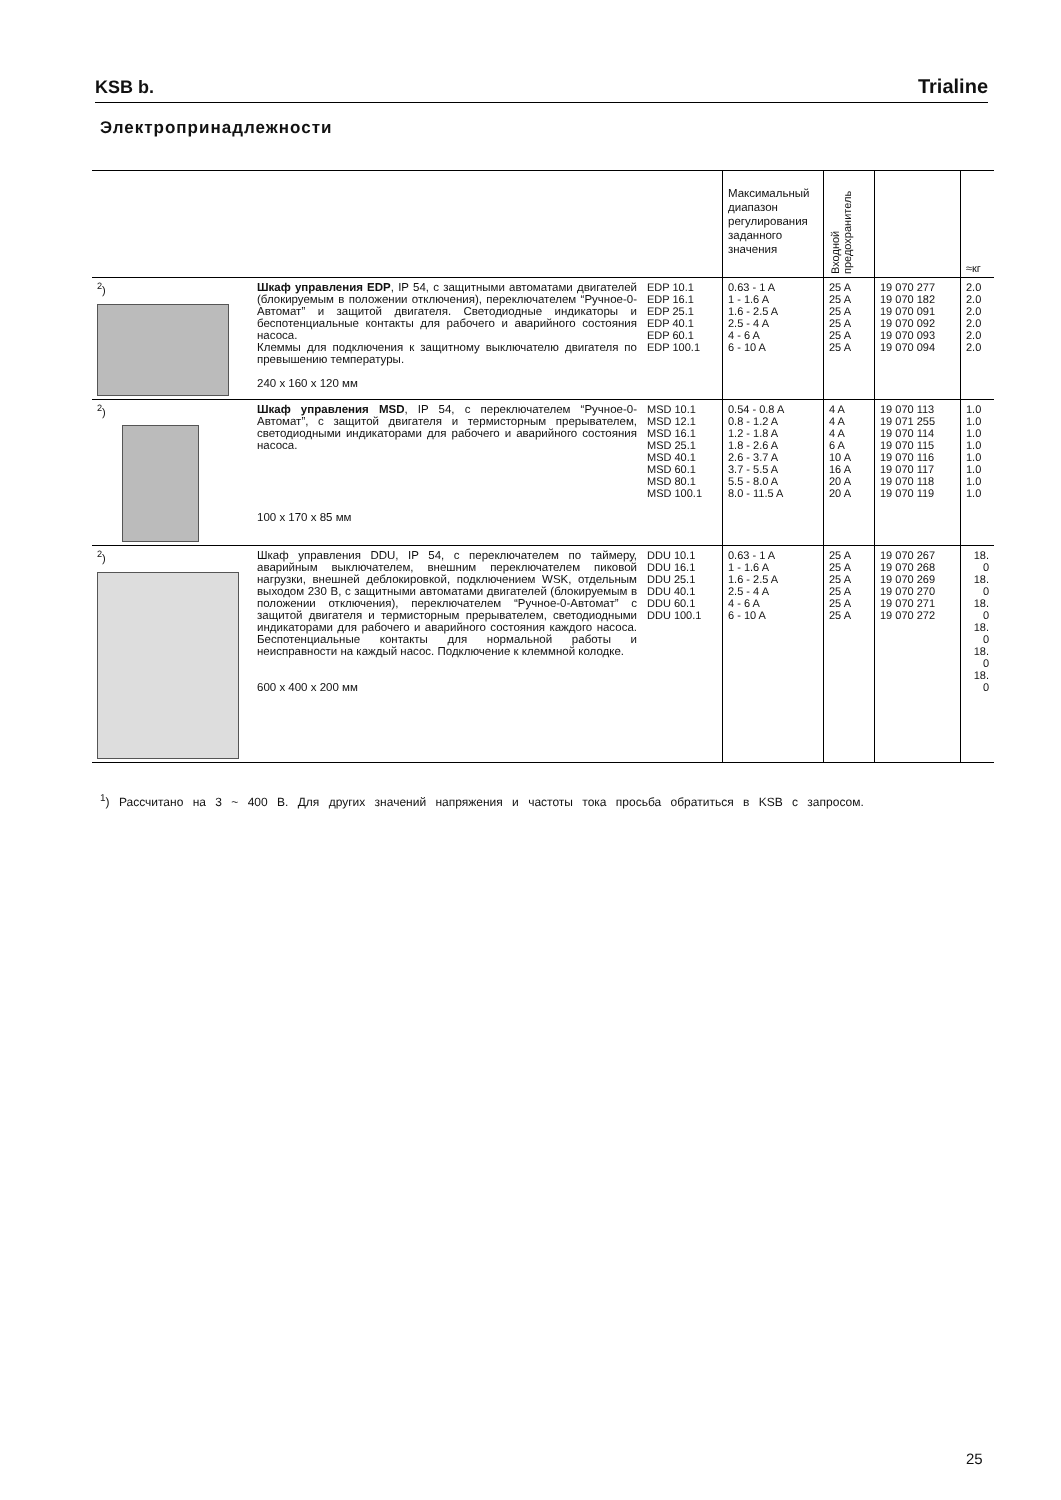KSB b. Trialine
Электропринадлежности
| | | | Максимальный диапазон регулирования заданного значения | Входной предохранитель | | ≈кг |
| --- | --- | --- | --- | --- | --- | --- |
| <sup>2</sup>) | Шкаф управления EDP , IP 54, с защитными автоматами двигателей (блокируемым в положении отключения), переключателем “Ручное-0-Автомат” и защитой двигателя. Светодиодные индикаторы и беспотенциальные контакты для рабочего и аварийного состояния насоса. Клеммы для подключения к защитному выключателю двигателя по превышению температуры. 240 x 160 x 120 мм | EDP 10.1 EDP 16.1 EDP 25.1 EDP 40.1 EDP 60.1 EDP 100.1 | 0.63 - 1 A 1 - 1.6 A 1.6 - 2.5 A 2.5 - 4 A 4 - 6 A 6 - 10 A | 25 A 25 A 25 A 25 A 25 A 25 A | 19 070 277 19 070 182 19 070 091 19 070 092 19 070 093 19 070 094 | 2.0 2.0 2.0 2.0 2.0 2.0 |
| <sup>2</sup>) | Шкаф управления MSD , IP 54, с переключателем “Ручное-0-Автомат”, с защитой двигателя и термисторным прерывателем, светодиодными индикаторами для рабочего и аварийного состояния насоса. 100 x 170 x 85 мм | MSD 10.1 MSD 12.1 MSD 16.1 MSD 25.1 MSD 40.1 MSD 60.1 MSD 80.1 MSD 100.1 | 0.54 - 0.8 A 0.8 - 1.2 A 1.2 - 1.8 A 1.8 - 2.6 A 2.6 - 3.7 A 3.7 - 5.5 A 5.5 - 8.0 A 8.0 - 11.5 A | 4 A 4 A 4 A 6 A 10 A 16 A 20 A 20 A | 19 070 113 19 071 255 19 070 114 19 070 115 19 070 116 19 070 117 19 070 118 19 070 119 | 1.0 1.0 1.0 1.0 1.0 1.0 1.0 1.0 |
| <sup>2</sup>) | Шкаф управления DDU, IP 54, с переключателем по таймеру, аварийным выключателем, внешним переключателем пиковой нагрузки, внешней деблокировкой, подключением WSK, отдельным выходом 230 В, с защитными автоматами двигателей (блокируемым в положении отключения), переключателем “Ручное-0-Автомат” с защитой двигателя и термисторным прерывателем, светодиодными индикаторами для рабочего и аварийного состояния каждого насоса. Беспотенциальные контакты для нормальной работы и неисправности на каждый насос. Подключение к клеммной колодке. 600 x 400 x 200 мм | DDU 10.1 DDU 16.1 DDU 25.1 DDU 40.1 DDU 60.1 DDU 100.1 | 0.63 - 1 A 1 - 1.6 A 1.6 - 2.5 A 2.5 - 4 A 4 - 6 A 6 - 10 A | 25 A 25 A 25 A 25 A 25 A 25 A | 19 070 267 19 070 268 19 070 269 19 070 270 19 070 271 19 070 272 | 18. 0 18. 0 18. 0 18. 0 18. 0 18. 0 |
<sup>1</sup>) Рассчитано на 3 ~ 400 В. Для других значений напряжения и частоты тока просьба обратиться в KSB с запросом.
25